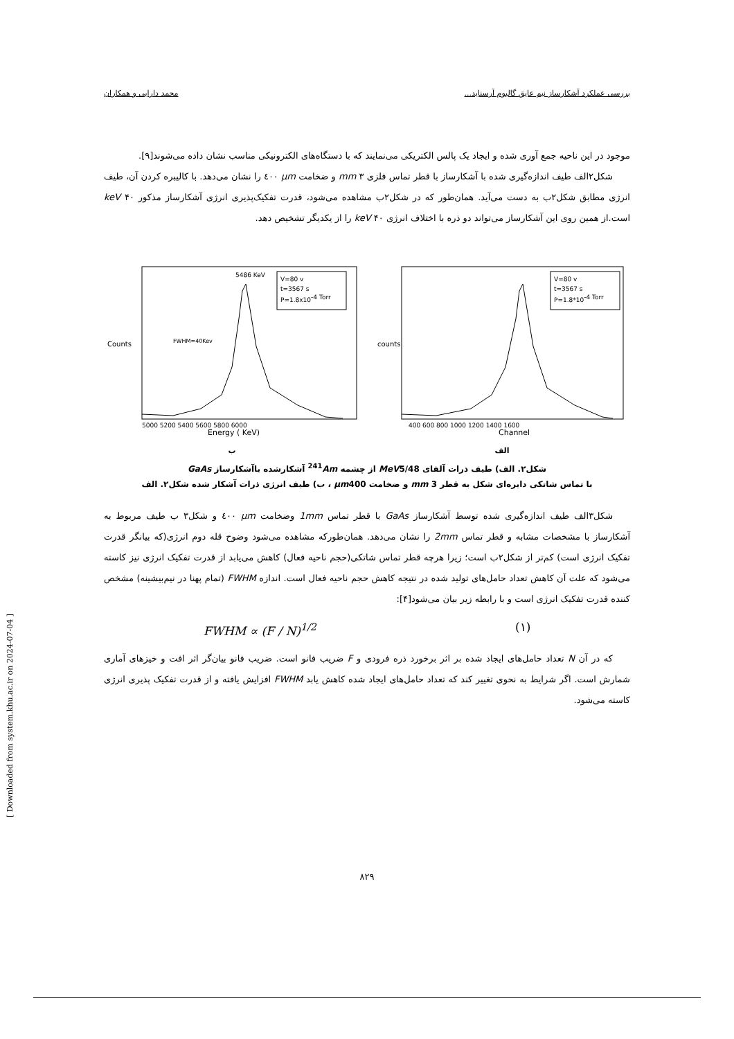بررسی عملکرد آشکارساز نیم عایق گالیوم آرسناید... محمد دارایی و همکاران
موجود در این ناحیه جمع آوری شده و ایجاد یک پالس الکتریکی می‌نمایند که با دستگاه‌های الکترونیکی مناسب نشان داده می‌شوند[۹].
شکل۲الف طیف اندازه‌گیری شده با آشکارساز با قطر تماس فلزی mm ۳ و ضخامت μm ٤۰۰ را نشان می‌دهد. با کالیبره کردن آن، طیف انرژی مطابق شکل۲ب به دست می‌آید. همان‌طور که در شکل۲ب مشاهده می‌شود، قدرت تفکیک‌پذیری انرژی آشکارساز مذکور keV ۴۰ است.از همین روی این آشکارساز می‌تواند دو ذره با اختلاف انرژی keV ۴۰ را از یکدیگر تشخیص دهد.
Counts
Energy ( KeV)
5000 5200 5400 5600 5800 6000
5486 KeV
FWHM=40Kev
V=80 v
t=3567 s
P=1.8x10-4 Torr
ب
counts
Channel
400 600 800 1000 1200 1400 1600
V=80 v
t=3567 s
P=1.8*10-4 Torr
الف
شکل۲. الف) طیف ذرات آلفای MeV5/48 از چشمه <sup>241</sup>Am آشکارشده باآشکارساز GaAs
با تماس شاتکی دایره‌ای شکل به قطر mm 3 و ضخامت μm400 ، ب) طیف انرژی ذرات آشکار شده شکل۲. الف
شکل۳الف طیف اندازه‌گیری شده توسط آشکارساز GaAs با قطر تماس 1mm وضخامت μm ٤۰۰ و شکل۳ ب طیف مربوط به آشکارساز با مشخصات مشابه و قطر تماس 2mm را نشان می‌دهد. همان‌طورکه مشاهده می‌شود وضوح قله دوم انرژی(که بیانگر قدرت تفکیک انرژی است) کم‌تر از شکل۲ب است؛ زیرا هرچه قطر تماس شاتکی(حجم ناحیه فعال) کاهش می‌یابد از قدرت تفکیک انرژی نیز کاسته می‌شود که علت آن کاهش تعداد حامل‌های تولید شده در نتیجه کاهش حجم ناحیه فعال است. اندازه FWHM (تمام پهنا در نیم‌بیشینه) مشخص کننده قدرت تفکیک انرژی است و با رابطه زیر بیان می‌شود[۴]:
FWHM ∝ (F / N)<sup>1/2</sup> (۱)
که در آن N تعداد حامل‌های ایجاد شده بر اثر برخورد ذره فرودی و F ضریب فانو است. ضریب فانو بیان‌گر اثر افت و خیزهای آماری شمارش است. اگر شرایط به نحوی تغییر کند که تعداد حامل‌های ایجاد شده کاهش یابد FWHM افزایش یافته و از قدرت تفکیک پذیری انرژی کاسته می‌شود.
[ Downloaded from system.khu.ac.ir on 2024-07-04 ]
۸۲۹